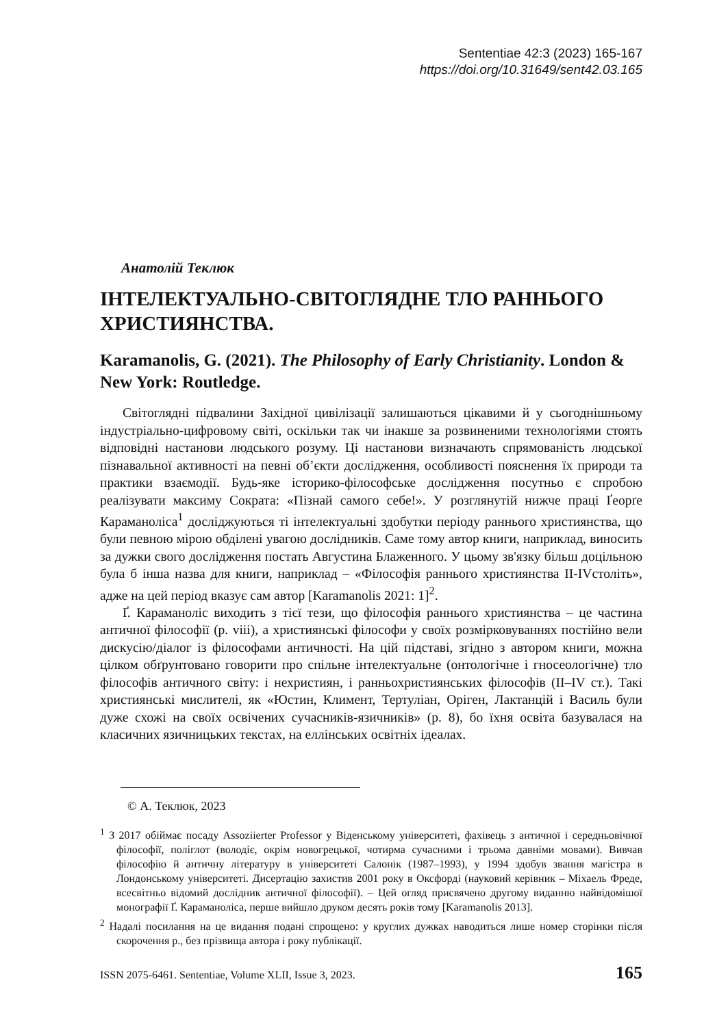Sententiae 42:3 (2023) 165-167
https://doi.org/10.31649/sent42.03.165
Анатолій Теклюк
ІНТЕЛЕКТУАЛЬНО-СВІТОГЛЯДНЕ ТЛО РАННЬОГО ХРИСТИЯНСТВА.
Karamanolis, G. (2021). The Philosophy of Early Christianity. London & New York: Routledge.
Світоглядні підвалини Західної цивілізації залишаються цікавими й у сьогоднішньому індустріально-цифровому світі, оскільки так чи інакше за розвиненими технологіями стоять відповідні настанови людського розуму. Ці настанови визначають спрямованість людської пізнавальної активності на певні об’єкти дослідження, особливості пояснення їх природи та практики взаємодії. Будь-яке історико-філософське дослідження посутньо є спробою реалізувати максиму Сократа: «Пізнай самого себе!». У розглянутій нижче праці Ґеорґе Караманоліса<sup>1</sup> досліджуються ті інтелектуальні здобутки періоду раннього християнства, що були певною мірою обділені увагою дослідників. Саме тому автор книги, наприклад, виносить за дужки свого дослідження постать Августина Блаженного. У цьому зв'язку більш доцільною була б інша назва для книги, наприклад – «Філософія раннього християнства II-IVстоліть», адже на цей період вказує сам автор [Karamanolis 2021: 1]<sup>2</sup>.
Ґ. Караманоліс виходить з тієї тези, що філософія раннього християнства – це частина античної філософії (p. viii), а християнські філософи у своїх розмірковуваннях постійно вели дискусію/діалог із філософами античності. На цій підставі, згідно з автором книги, можна цілком обґрунтовано говорити про спільне інтелектуальне (онтологічне і гносеологічне) тло філософів античного світу: і нехристиян, і ранньохристиянських філософів (II–IV ст.). Такі християнські мислителі, як «Юстин, Климент, Тертуліан, Оріген, Лактанцій і Василь були дуже схожі на своїх освічених сучасників-язичників» (p. 8), бо їхня освіта базувалася на класичних язичницьких текстах, на еллінських освітніх ідеалах.
© А. Теклюк, 2023
<sup>1</sup> З 2017 обіймає посаду Assoziierter Professor у Віденському університеті, фахівець з античної і середньовічної філософії, поліглот (володіє, окрім новогрецької, чотирма сучасними і трьома давніми мовами). Вивчав філософію й античну літературу в університеті Салонік (1987–1993), у 1994 здобув звання магістра в Лондонському університеті. Дисертацію захистив 2001 року в Оксфорді (науковий керівник – Міхаель Фреде, всесвітньо відомий дослідник античної філософії). – Цей огляд присвячено другому виданню найвідомішої монографії Ґ. Караманоліса, перше вийшло друком десять років тому [Karamanolis 2013].
<sup>2</sup> Надалі посилання на це видання подані спрощено: у круглих дужках наводиться лише номер сторінки після скорочення p., без прізвища автора і року публікації.
ISSN 2075-6461. Sententiae, Volume XLII, Issue 3, 2023. 165